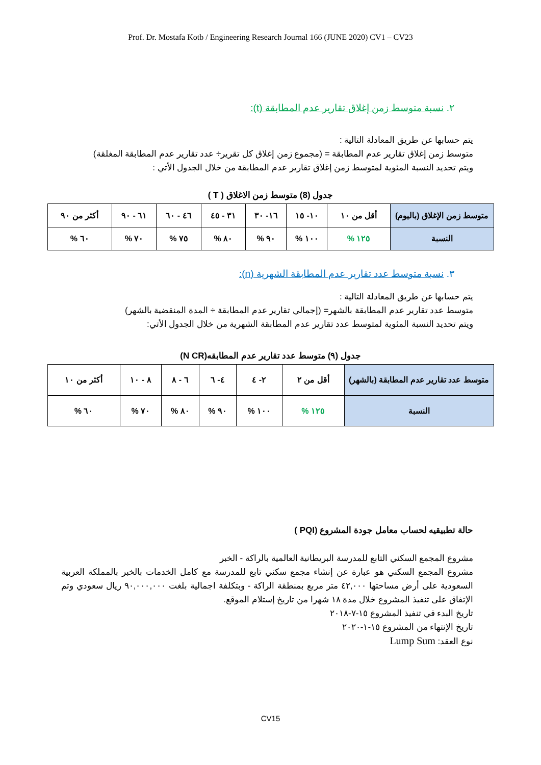Prof. Dr. Mostafa Kotb / Engineering Research Journal 166 (JUNE 2020) CV1 – CV23
٢. نسبة متوسط زمن إغلاق تقارير عدم المطابقة (t):
يتم حسابها عن طريق المعادلة التالية :
متوسط زمن إغلاق تقارير عدم المطابقة = (مجموع زمن إغلاق كل تقرير÷ عدد تقارير عدم المطابقة المغلقة)
ويتم تحديد النسبة المئوية لمتوسط زمن إغلاق تقارير عدم المطابقة من خلال الجدول الأتي :
جدول (8) متوسط زمن الاغلاق ( T )
| متوسط زمن الإغلاق (باليوم) | أقل من ١٠ | ١٠- ١٥ | ١٦- ٣٠ | ٣١ - ٤٥ | ٤٦ - ٦٠ | ٦١ - ٩٠ | أكثر من ٩٠ |
| النسبة | ١٢٥ % | ١٠٠ % | ٩٠ % | ٨٠ % | ٧٥ % | ٧٠ % | ٦٠ % |
٣. نسبة متوسط عدد تقارير عدم المطابقة الشهرية (n):
يتم حسابها عن طريق المعادلة التالية :
متوسط عدد تقارير عدم المطابقة بالشهر= (إجمالي تقارير عدم المطابقة ÷ المدة المنقضية بالشهر)
ويتم تحديد النسبة المئوية لمتوسط عدد تقارير عدم المطابقة الشهرية من خلال الجدول الأتي:
جدول (٩) متوسط عدد تقارير عدم المطابقه(N CR)
| متوسط عدد تقارير عدم المطابقة (بالشهر) | أقل من ٢ | ٢- ٤ | ٤- ٦ | ٦ - ٨ | ٨ - ١٠ | أكثر من ١٠ |
| النسبة | ١٢٥ % | ١٠٠ % | ٩٠ % | ٨٠ % | ٧٠ % | ٦٠ % |
حالة تطبيقيه لحساب معامل جودة المشروع (PQI )
مشروع المجمع السكني التابع للمدرسة البريطانية العالمية بالراكة - الخبر
مشروع المجمع السكني هو عبارة عن إنشاء مجمع سكني تابع للمدرسة مع كامل الخدمات بالخبر بالمملكة العربية السعودية على أرض مساحتها ٤٢,٠٠٠ متر مربع بمنطقة الراكة - وبتكلفة اجمالية بلغت ٩٠,٠٠٠,٠٠٠ ريال سعودي وتم الإتفاق على تنفيذ المشروع خلال مدة ١٨ شهرا من تاريخ إستلام الموقع.
تاريخ البدء في تنفيذ المشروع ١٥-٧-٢٠١٨
تاريخ الإنتهاء من المشروع ١٥-١-٢٠٢٠
نوع العقد: Lump Sum
CV15